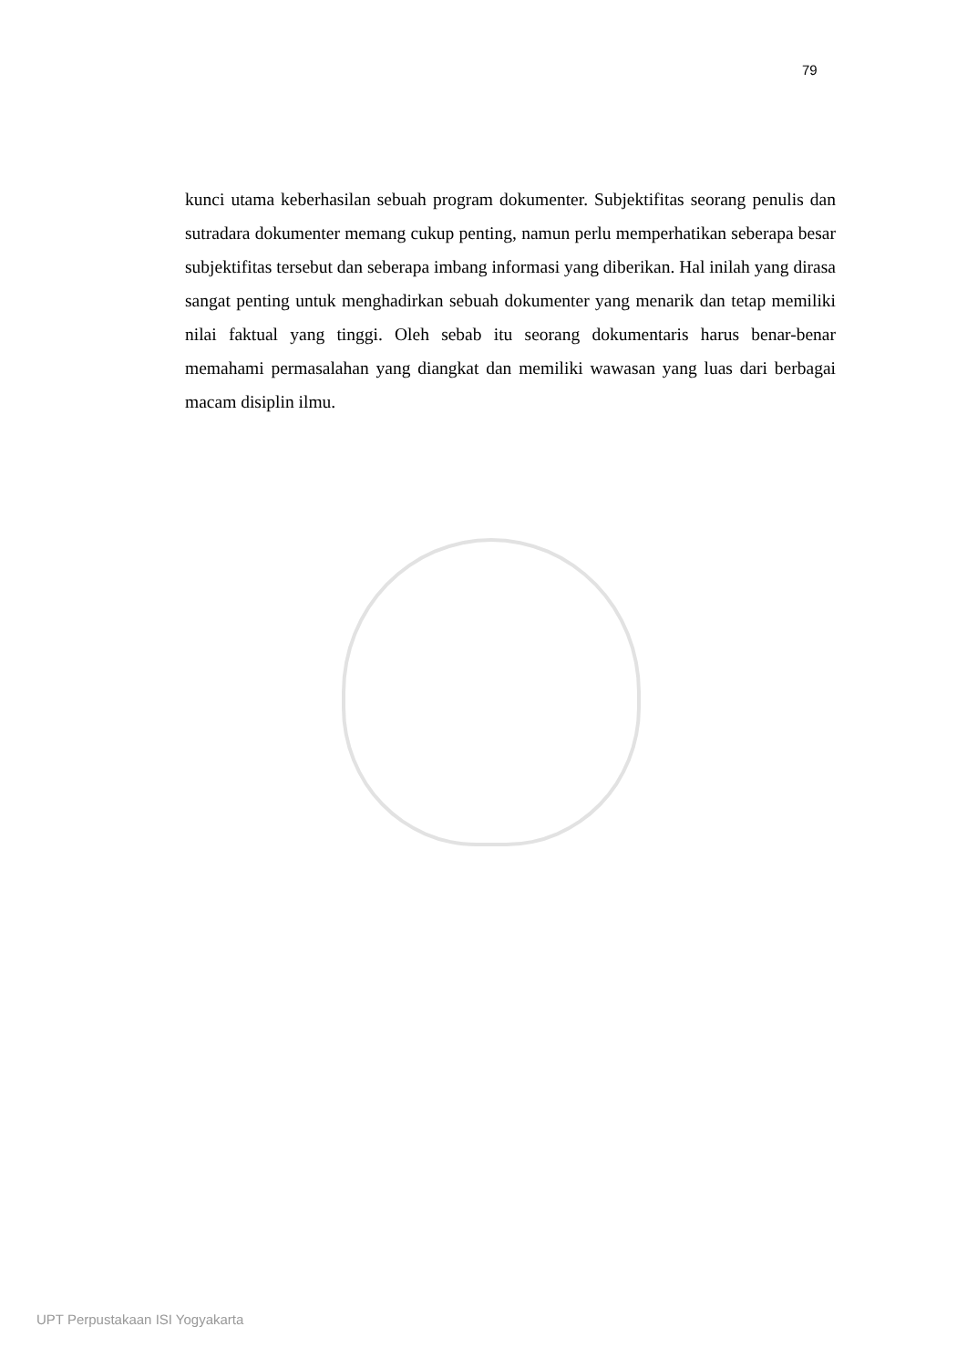79
kunci utama keberhasilan sebuah program dokumenter. Subjektifitas seorang penulis dan sutradara dokumenter memang cukup penting, namun perlu memperhatikan seberapa besar subjektifitas tersebut dan seberapa imbang informasi yang diberikan. Hal inilah yang dirasa sangat penting untuk menghadirkan sebuah dokumenter yang menarik dan tetap memiliki nilai faktual yang tinggi. Oleh sebab itu seorang dokumentaris harus benar-benar memahami permasalahan yang diangkat dan memiliki wawasan yang luas dari berbagai macam disiplin ilmu.
UPT Perpustakaan ISI Yogyakarta